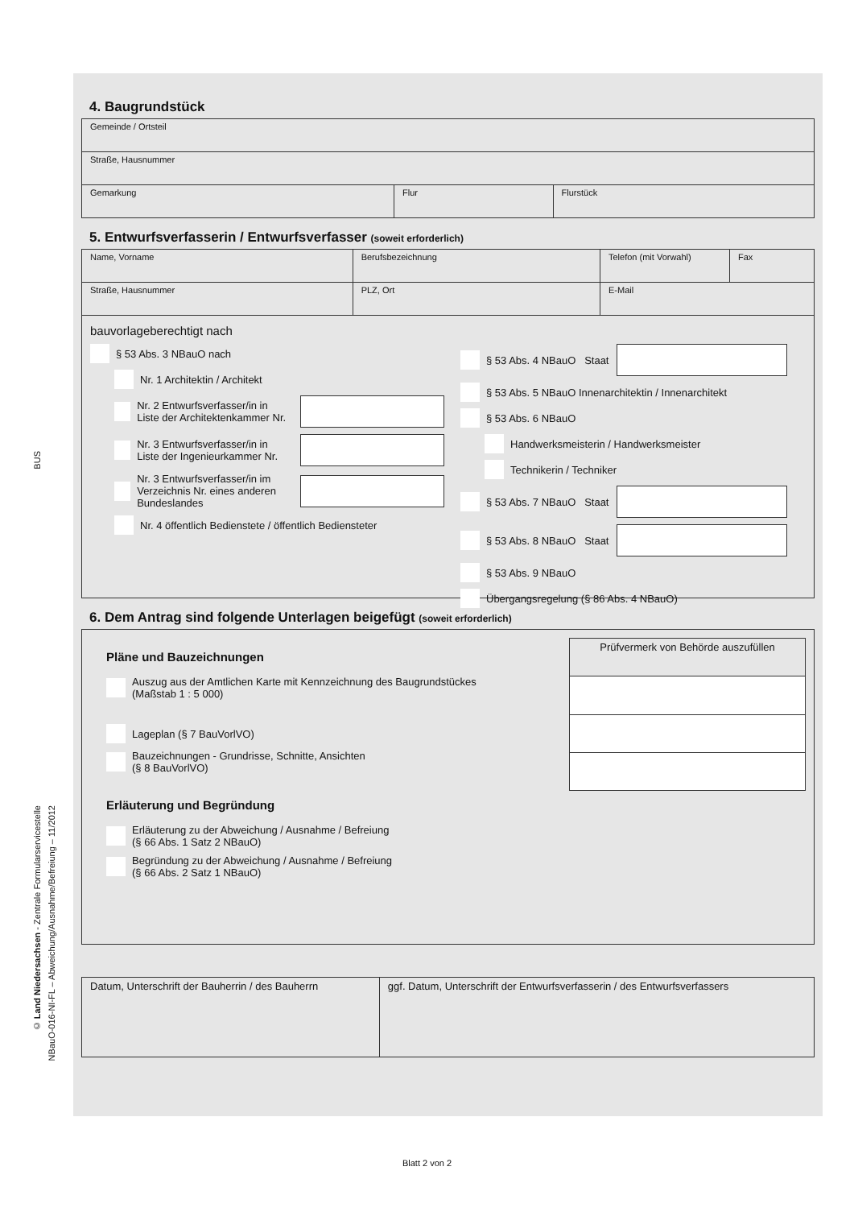BUS
© Land Niedersachsen - Zentrale Formularservicestelle
NBauO-016-NI-FL – Abweichung/Ausnahme/Befreiung – 11/2012
4. Baugrundstück
| Gemeinde / Ortsteil | | |
| Straße, Hausnummer | | |
| Gemarkung | Flur | Flurstück |
5. Entwurfsverfasserin / Entwurfsverfasser (soweit erforderlich)
| Name, Vorname | Berufsbezeichnung | Telefon (mit Vorwahl) | Fax |
| Straße, Hausnummer | PLZ, Ort | E-Mail | |
bauvorlageberechtigt nach
§ 53 Abs. 3 NBauO nach
Nr. 1 Architektin / Architekt
Nr. 2 Entwurfsverfasser/in in Liste der Architektenkammer Nr.
Nr. 3 Entwurfsverfasser/in in Liste der Ingenieurkammer Nr.
Nr. 3 Entwurfsverfasser/in im Verzeichnis Nr. eines anderen Bundeslandes
Nr. 4 öffentlich Bedienstete / öffentlich Bediensteter
§ 53 Abs. 4 NBauO Staat
§ 53 Abs. 5 NBauO Innenarchitektin / Innenarchitekt
§ 53 Abs. 6 NBauO
Handwerksmeisterin / Handwerksmeister
Technikerin / Techniker
§ 53 Abs. 7 NBauO Staat
§ 53 Abs. 8 NBauO Staat
§ 53 Abs. 9 NBauO
Übergangsregelung (§ 86 Abs. 4 NBauO)
6. Dem Antrag sind folgende Unterlagen beigefügt (soweit erforderlich)
Pläne und Bauzeichnungen
Auszug aus der Amtlichen Karte mit Kennzeichnung des Baugrundstückes
(Maßstab 1 : 5 000)
Lageplan (§ 7 BauVorlVO)
Bauzeichnungen - Grundrisse, Schnitte, Ansichten
(§ 8 BauVorlVO)
Erläuterung und Begründung
Erläuterung zu der Abweichung / Ausnahme / Befreiung
(§ 66 Abs. 1 Satz 2 NBauO)
Begründung zu der Abweichung / Ausnahme / Befreiung
(§ 66 Abs. 2 Satz 1 NBauO)
| Prüfvermerk von Behörde auszufüllen |
| Datum, Unterschrift der Bauherrin / des Bauherrn | ggf. Datum, Unterschrift der Entwurfsverfasserin / des Entwurfsverfassers |
Blatt 2 von 2